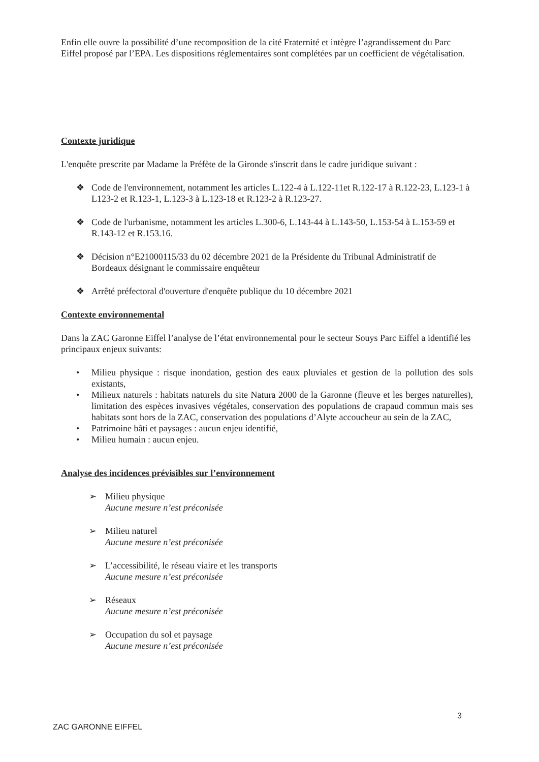Enfin elle ouvre la possibilité d’une recomposition de la cité Fraternité et intègre l’agrandissement du Parc Eiffel proposé par l’EPA. Les dispositions réglementaires sont complétées par un coefficient de végétalisation.
Contexte juridique
L'enquête prescrite par Madame la Préfète de la Gironde s'inscrit dans le cadre juridique suivant :
❖ Code de l'environnement, notamment les articles L.122-4 à L.122-11et R.122-17 à R.122-23, L.123-1 à L123-2 et R.123-1, L.123-3 à L.123-18 et R.123-2 à R.123-27.
❖ Code de l'urbanisme, notamment les articles L.300-6, L.143-44 à L.143-50, L.153-54 à L.153-59 et R.143-12 et R.153.16.
❖ Décision n°E21000115/33 du 02 décembre 2021 de la Présidente du Tribunal Administratif de Bordeaux désignant le commissaire enquêteur
❖ Arrêté préfectoral d'ouverture d'enquête publique du 10 décembre 2021
Contexte environnemental
Dans la ZAC Garonne Eiffel l’analyse de l’état environnemental pour le secteur Souys Parc Eiffel a identifié les principaux enjeux suivants:
• Milieu physique : risque inondation, gestion des eaux pluviales et gestion de la pollution des sols existants,
• Milieux naturels : habitats naturels du site Natura 2000 de la Garonne (fleuve et les berges naturelles), limitation des espèces invasives végétales, conservation des populations de crapaud commun mais ses habitats sont hors de la ZAC, conservation des populations d’Alyte accoucheur au sein de la ZAC,
• Patrimoine bâti et paysages : aucun enjeu identifié,
• Milieu humain : aucun enjeu.
Analyse des incidences prévisibles sur l’environnement
➢ Milieu physique
Aucune mesure n’est préconisée
➢ Milieu naturel
Aucune mesure n’est préconisée
➢ L’accessibilité, le réseau viaire et les transports
Aucune mesure n’est préconisée
➢ Réseaux
Aucune mesure n’est préconisée
➢ Occupation du sol et paysage
Aucune mesure n’est préconisée
3
ZAC GARONNE EIFFEL